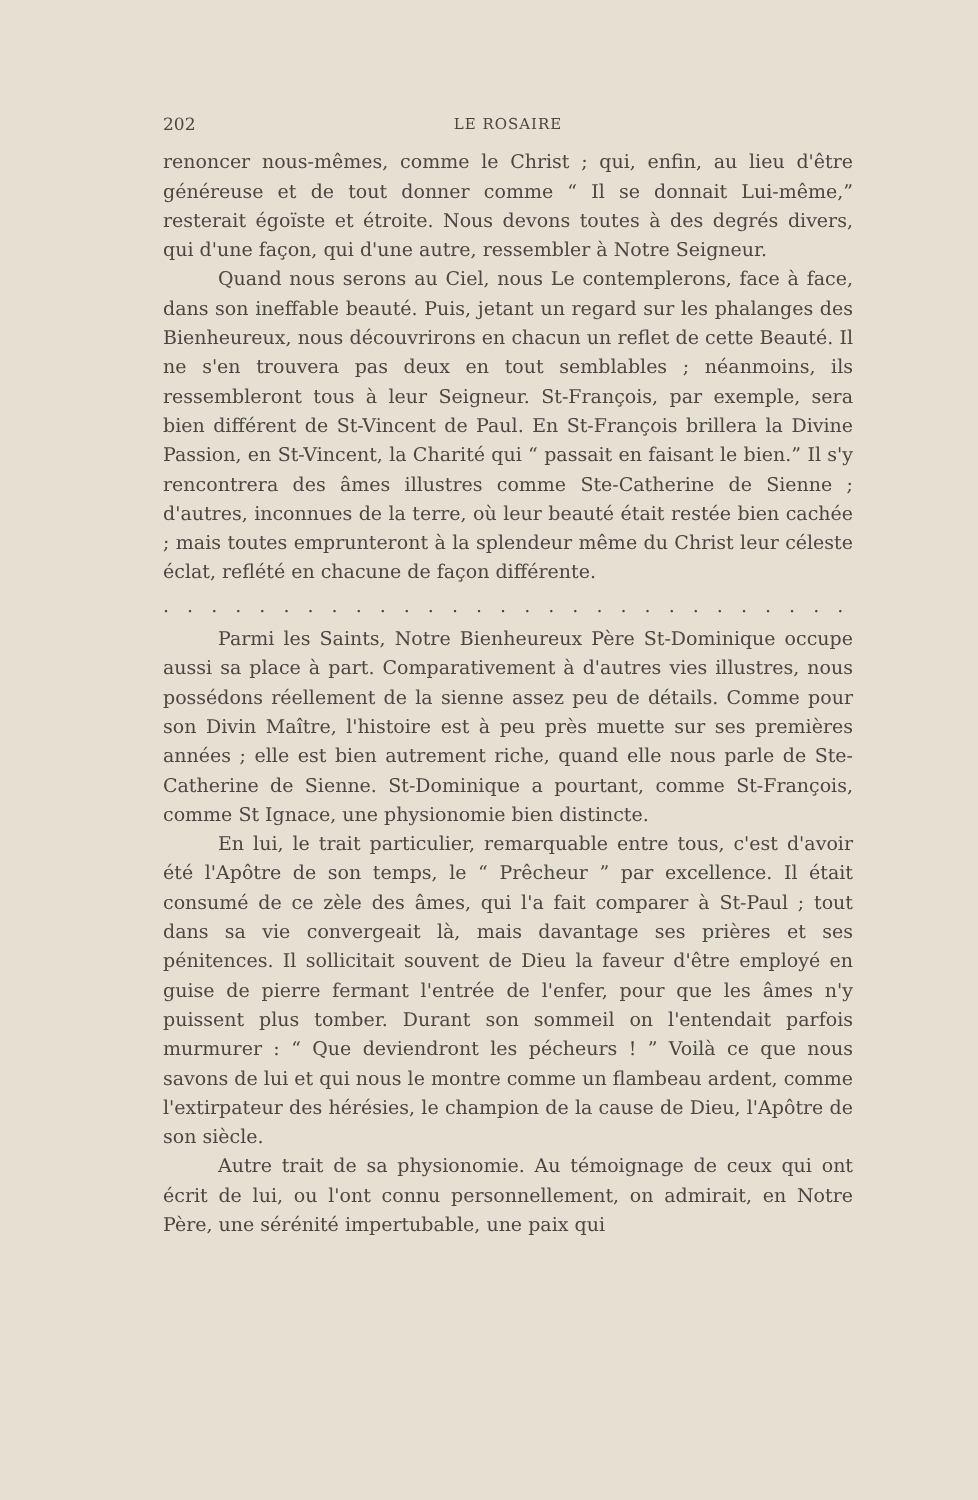202 LE ROSAIRE
renoncer nous-mêmes, comme le Christ ; qui, enfin, au lieu d'être généreuse et de tout donner comme “ Il se donnait Lui-même,” resterait égoïste et étroite. Nous devons toutes à des degrés divers, qui d'une façon, qui d'une autre, ressembler à Notre Seigneur.
Quand nous serons au Ciel, nous Le contemplerons, face à face, dans son ineffable beauté. Puis, jetant un regard sur les phalanges des Bienheureux, nous découvrirons en chacun un reflet de cette Beauté. Il ne s'en trouvera pas deux en tout semblables ; néanmoins, ils ressembleront tous à leur Seigneur. St-François, par exemple, sera bien différent de St-Vincent de Paul. En St-François brillera la Divine Passion, en St-Vincent, la Charité qui “ passait en faisant le bien.” Il s'y rencontrera des âmes illustres comme Ste-Catherine de Sienne ; d'autres, inconnues de la terre, où leur beauté était restée bien cachée ; mais toutes emprunteront à la splendeur même du Christ leur céleste éclat, reflété en chacune de façon différente.
. . . . . . . . . . . . . . . . . . . . . . . . . . . . . . . . . . . . . . . . . . . . . . . . . . . . . . .
Parmi les Saints, Notre Bienheureux Père St-Dominique occupe aussi sa place à part. Comparativement à d'autres vies illustres, nous possédons réellement de la sienne assez peu de détails. Comme pour son Divin Maître, l'histoire est à peu près muette sur ses premières années ; elle est bien autrement riche, quand elle nous parle de Ste-Catherine de Sienne. St-Dominique a pourtant, comme St-François, comme St Ignace, une physionomie bien distincte.
En lui, le trait particulier, remarquable entre tous, c'est d'avoir été l'Apôtre de son temps, le “ Prêcheur ” par excellence. Il était consumé de ce zèle des âmes, qui l'a fait comparer à St-Paul ; tout dans sa vie convergeait là, mais davantage ses prières et ses pénitences. Il sollicitait souvent de Dieu la faveur d'être employé en guise de pierre fermant l'entrée de l'enfer, pour que les âmes n'y puissent plus tomber. Durant son sommeil on l'entendait parfois murmurer : “ Que deviendront les pécheurs ! ” Voilà ce que nous savons de lui et qui nous le montre comme un flambeau ardent, comme l'extirpateur des hérésies, le champion de la cause de Dieu, l'Apôtre de son siècle.
Autre trait de sa physionomie. Au témoignage de ceux qui ont écrit de lui, ou l'ont connu personnellement, on admirait, en Notre Père, une sérénité impertubable, une paix qui